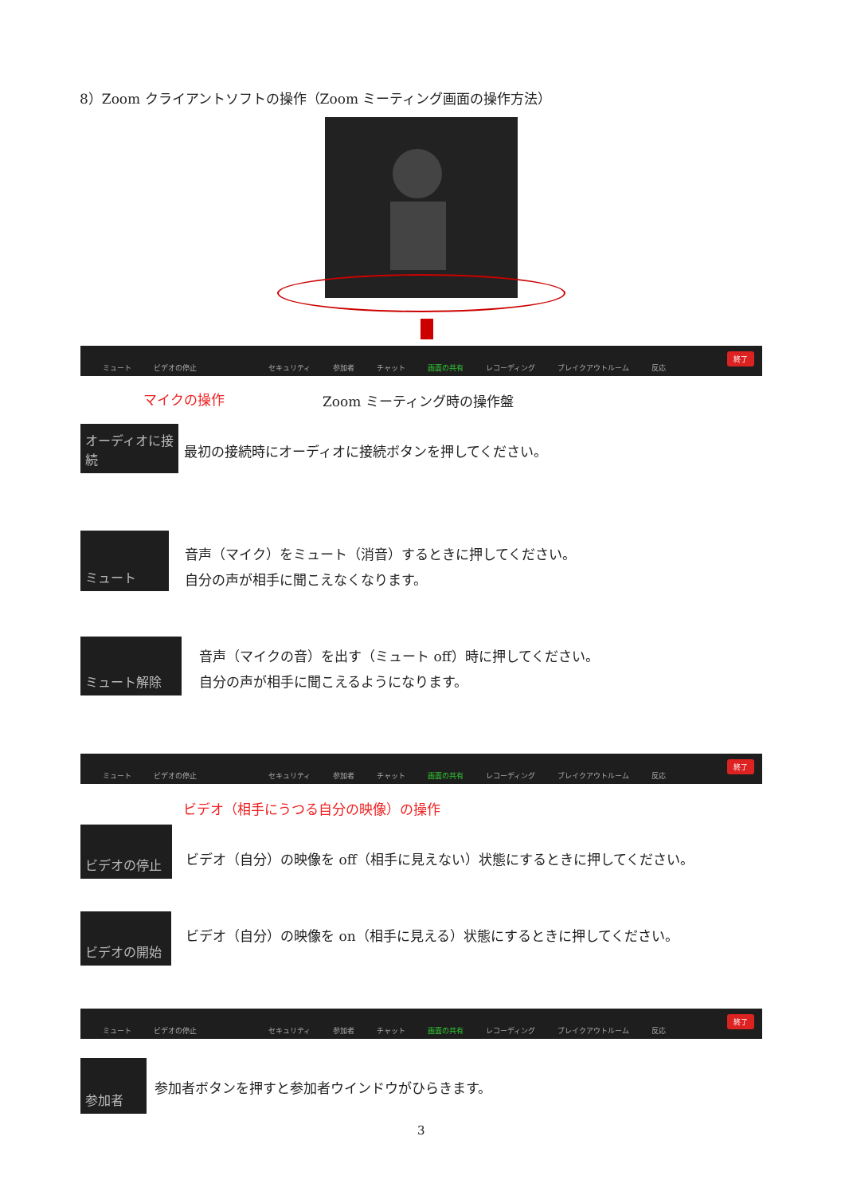8）Zoom クライアントソフトの操作（Zoom ミーティング画面の操作方法）
ミュート ビデオの停止 セキュリティ 参加者 チャット 画面の共有 レコーディング ブレイクアウトルーム 反応 終了
マイクの操作 Zoom ミーティング時の操作盤
オーディオに接続
最初の接続時にオーディオに接続ボタンを押してください。
ミュート
音声（マイク）をミュート（消音）するときに押してください。
自分の声が相手に聞こえなくなります。
ミュート解除
音声（マイクの音）を出す（ミュート off）時に押してください。
自分の声が相手に聞こえるようになります。
ミュート ビデオの停止 セキュリティ 参加者 チャット 画面の共有 レコーディング ブレイクアウトルーム 反応 終了
ビデオ（相手にうつる自分の映像）の操作
ビデオの停止
ビデオ（自分）の映像を off（相手に見えない）状態にするときに押してください。
ビデオの開始
ビデオ（自分）の映像を on（相手に見える）状態にするときに押してください。
ミュート ビデオの停止 セキュリティ 参加者 チャット 画面の共有 レコーディング ブレイクアウトルーム 反応 終了
参加者
参加者ボタンを押すと参加者ウインドウがひらきます。
3